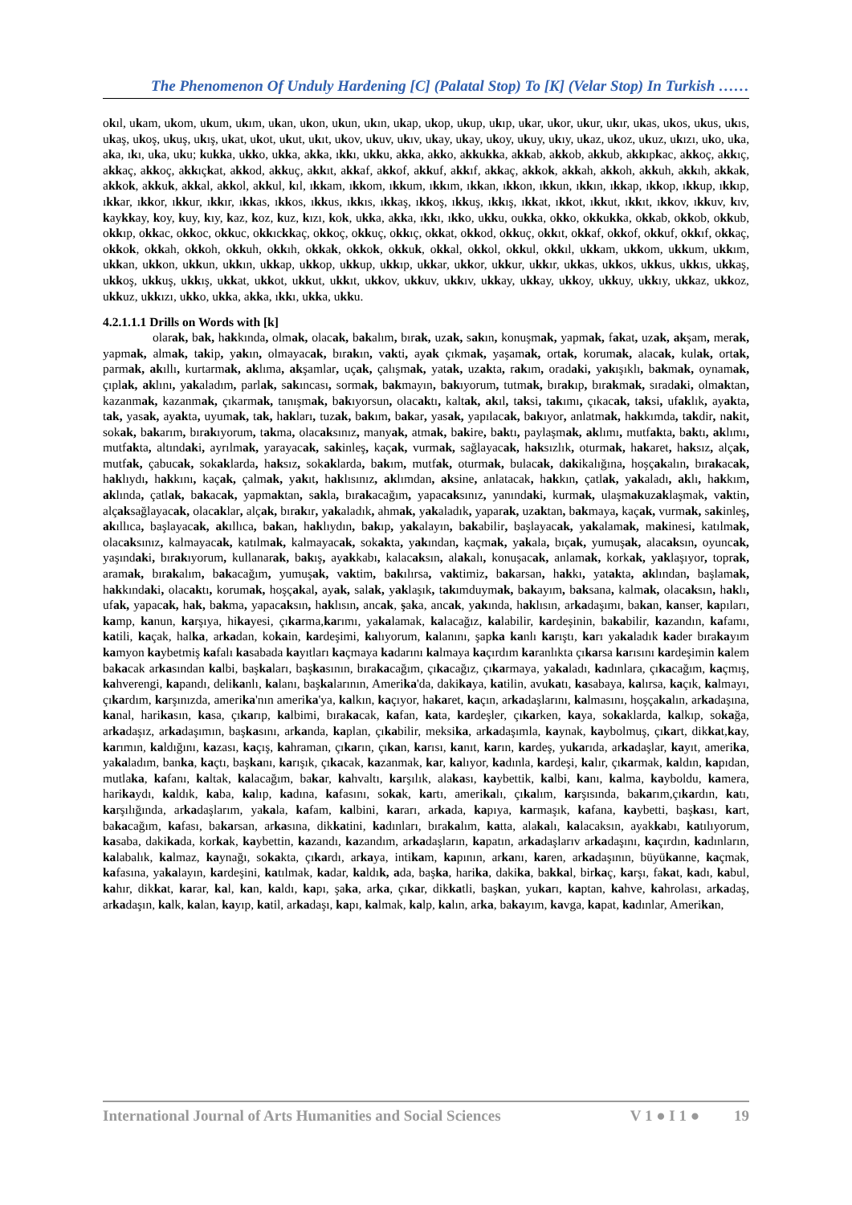The Phenomenon Of Unduly Hardening [C] (Palatal Stop) To [K] (Velar Stop) In Turkish ……
okıl, ukam, ukom, ukum, ukım, ukan, ukon, ukun, ukın, ukap, ukop, ukup, ukıp, ukar, ukor, ukur, ukır, ukas, ukos, ukus, ukıs, ukaş, ukoş, ukuş, ukış, ukat, ukot, ukut, ukıt, ukov, ukuv, ukıv, ukay, ukay, ukoy, ukuy, ukıy, ukaz, ukoz, ukuz, ukızı, uko, uka, aka, ıkı, uka, uku; kukka, ukko, ukka, akka, ıkkı, ukku, akka, akko, akkukka, akkab, akkob, akkub, akkıpkac, akkoç, akkıç, akkaç, akkoç, akkıçkat, akkod, akkuç, akkıt, akkaf, akkof, akkuf, akkıf, akkaç, akkok, akkah, akkoh, akkuh, akkıh, akkak, akkok, akkuk, akkal, akkol, akkul, kıl, ıkkam, ıkkom, ıkkum, ıkkım, ıkkan, ıkkon, ıkkun, ıkkın, ıkkap, ıkkop, ıkkup, ıkkıp, ıkkar, ıkkor, ıkkur, ıkkır, ıkkas, ıkkos, ıkkus, ıkkıs, ıkkaş, ıkkoş, ıkkuş, ıkkış, ıkkat, ıkkot, ıkkut, ıkkıt, ıkkov, ıkkuv, kıv, kaykkay, koy, kuy, kıy, kaz, koz, kuz, kızı, kok, ukka, akka, ıkkı, ıkko, ukku, oukka, okko, okkukka, okkab, okkob, okkub, okkıp, okkac, okkoc, okkuc, okkıckkaç, okkoç, okkuç, okkıç, okkat, okkod, okkuç, okkıt, okkaf, okkof, okkuf, okkıf, okkaç, okkok, okkah, okkoh, okkuh, okkıh, okkak, okkok, okkuk, okkal, okkol, okkul, okkıl, ukkam, ukkom, ukkum, ukkım, ukkan, ukkon, ukkun, ukkın, ukkap, ukkop, ukkup, ukkıp, ukkar, ukkor, ukkur, ukkır, ukkas, ukkos, ukkus, ukkıs, ukkaş, ukkoş, ukkuş, ukkış, ukkat, ukkot, ukkut, ukkıt, ukkov, ukkuv, ukkıv, ukkay, ukkay, ukkoy, ukkuy, ukkıy, ukkaz, ukkoz, ukkuz, ukkızı, ukko, ukka, akka, ıkkı, ukka, ukku.
4.2.1.1.1 Drills on Words with [k]
olarak, bak, hakkında, olmak, olacak, bakalım, bırak, uzak, sakın, konuşmak, yapmak, fakat, uzak, akşam, merak, yapmak, almak, takip, yakın, olmayacak, bırakın, vakti, ayak çıkmak, yaşamak, ortak, korumak, alacak, kulak, ortak, parmak, akıllı, kurtarmak, aklıma, akşamlar, uçak, çalışmak, yatak, uzakta, rakım, oradaki, yakışıklı, bakmak, oynamak, çıplak, aklını, yakaladım, parlak, sakıncası, sormak, bakmayın, bakıyorum, tutmak, bırakıp, bırakmak, sıradaki, olmaktan, kazanmak, kazanmak, çıkarmak, tanışmak, bakıyorsun, olacaktı, kaltak, akıl, taksi, takımı, çıkacak, taksi, ufaklık, ayakta, tak, yasak, ayakta, uyumak, tak, hakları, tuzak, bakım, bakar, yasak, yapılacak, bakıyor, anlatmak, hakkımda, takdir, nakit, sokak, bakarım, bırakıyorum, takma, olacaksınız, manyak, atmak, bakire, baktı, paylaşmak, aklımı, mutfakta, baktı, aklımı, mutfakta, altındaki, ayrılmak, yarayacak, sakinleş, kaçak, vurmak, sağlayacak, haksızlık, oturmak, hakaret, haksız, alçak, mutfak, çabucak, sokaklarda, haksız, sokaklarda, bakım, mutfak, oturmak, bulacak, dakikalığına, hoşçakalın, bırakacak, haklıydı, hakkını, kaçak, çalmak, yakıt, haklısınız, aklımdan, aksine, anlatacak, hakkın, çatlak, yakaladı, aklı, hakkım, aklında, çatlak, bakacak, yapmaktan, sakla, bırakacağım, yapacaksınız, yanındaki, kurmak, ulaşmakuzaklaşmak, vaktin, alçaksağlayacak, olacaklar, alçak, bırakır, yakaladık, ahmak, yakaladık, yaparak, uzaktan, bakmaya, kaçak, vurmak, sakinleş, akıllıca, başlayacak, akıllıca, bakan, haklıydın, bakıp, yakalayın, bakabilir, başlayacak, yakalamak, makinesi, katılmak, olacaksınız, kalmayacak, katılmak, kalmayacak, sokakta, yakından, kaçmak, yakala, bıçak, yumuşak, alacaksın, oyuncak, yaşındaki, bırakıyorum, kullanarak, bakış, ayakkabı, kalacaksın, alakalı, konuşacak, anlamak, korkak, yaklaşıyor, toprak, aramak, bırakalım, bakacağım, yumuşak, vaktim, bakılırsa, vaktimiz, bakarsan, hakkı, yatakta, aklından, başlamak, hakkındaki, olacaktı, korumak, hoşçakal, ayak, salak, yaklaşık, takımduymak, bakayım, baksana, kalmak, olacaksın, haklı, ufak, yapacak, hak, bakma, yapacaksın, haklısın, ancak, şaka, ancak, yakında, haklısın, arkadaşımı, bakan, kanser, kapıları, kamp, kanun, karşıya, hikayesi, çıkarma,karımı, yakalamak, kalacağız, kalabilir, kardeşinin, bakabilir, kazandın, kafamı, katili, kaçak, halka, arkadan, kokain, kardeşimi, kalıyorum, kalanını, şapka kanlı karıştı, karı yakaladık kader bırakayım kamyon kaybetmiş kafalı kasabada kayıtları kaçmaya kadarını kalmaya kaçırdım karanlıkta çıkarsa karısını kardeşimin kalem bakacak arkasından kalbi, başkaları, başkasının, bırakacağım, çıkacağız, çıkarmaya, yakaladı, kadınlara, çıkacağım, kaçmış, kahverengi, kapandı, delikanlı, kalanı, başkalarının, Amerika'da, dakikaya, katilin, avukatı, kasabaya, kalırsa, kaçık, kalmayı, çıkardım, karşınızda, amerika'nın amerika'ya, kalkın, kaçıyor, hakaret, kaçın, arkadaşlarını, kalmasını, hoşçakalın, arkadaşına, kanal, harikasın, kasa, çıkarıp, kalbimi, bırakacak, kafan, kata, kardeşler, çıkarken, kaya, sokaklarda, kalkıp, sokağa, arkadaşız, arkadaşımın, başkasını, arkanda, kaplan, çıkabilir, meksika, arkadaşımla, kaynak, kaybolmuş, çıkart, dikkat,kay, karımın, kaldığını, kazası, kaçış, kahraman, çıkarın, çıkan, karısı, kanıt, karın, kardeş, yukarıda, arkadaşlar, kayıt, amerika, yakaladım, banka, kaçtı, başkanı, karışık, çıkacak, kazanmak, kar, kalıyor, kadınla, kardeşi, kalır, çıkarmak, kaldın, kapıdan, mutlaka, kafanı, kaltak, kalacağım, bakar, kahvaltı, karşılık, alakası, kaybettik, kalbi, kanı, kalma, kayboldu, kamera, harikaydı, kaldık, kaba, kalıp, kadına, kafasını, sokak, kartı, amerikalı, çıkalım, karşısında, bakarım,çıkardın, katı, karşılığında, arkadaşlarım, yakala, kafam, kalbini, kararı, arkada, kapıya, karmaşık, kafana, kaybetti, başkası, kart, bakacağım, kafası, bakarsan, arkasına, dikkatini, kadınları, bırakalım, katta, alakalı, kalacaksın, ayakkabı, katılıyorum, kasaba, dakikada, korkak, kaybettin, kazandı, kazandım, arkadaşların, kapatın, arkadaşlarıv arkadaşını, kaçırdın, kadınların, kalabalık, kalmaz, kaynağı, sokakta, çıkardı, arkaya, intikam, kapının, arkanı, karen, arkadaşının, büyükanne, kaçmak, kafasına, yakalayın, kardeşini, katılmak, kadar, kaldık, ada, başka, harika, dakika, bakkal, birkaç, karşı, fakat, kadı, kabul, kahır, dikkat, karar, kal, kan, kaldı, kapı, şaka, arka, çıkar, dikkatli, başkan, yukarı, kaptan, kahve, kahrolası, arkadaş, arkadaşın, kalk, kalan, kayıp, katil, arkadaşı, kapı, kalmak, kalp, kalın, arka, bakayım, kavga, kapat, kadınlar, Amerikan,
International Journal of Arts Humanities and Social Sciences V 1 ● I 1 ● 19